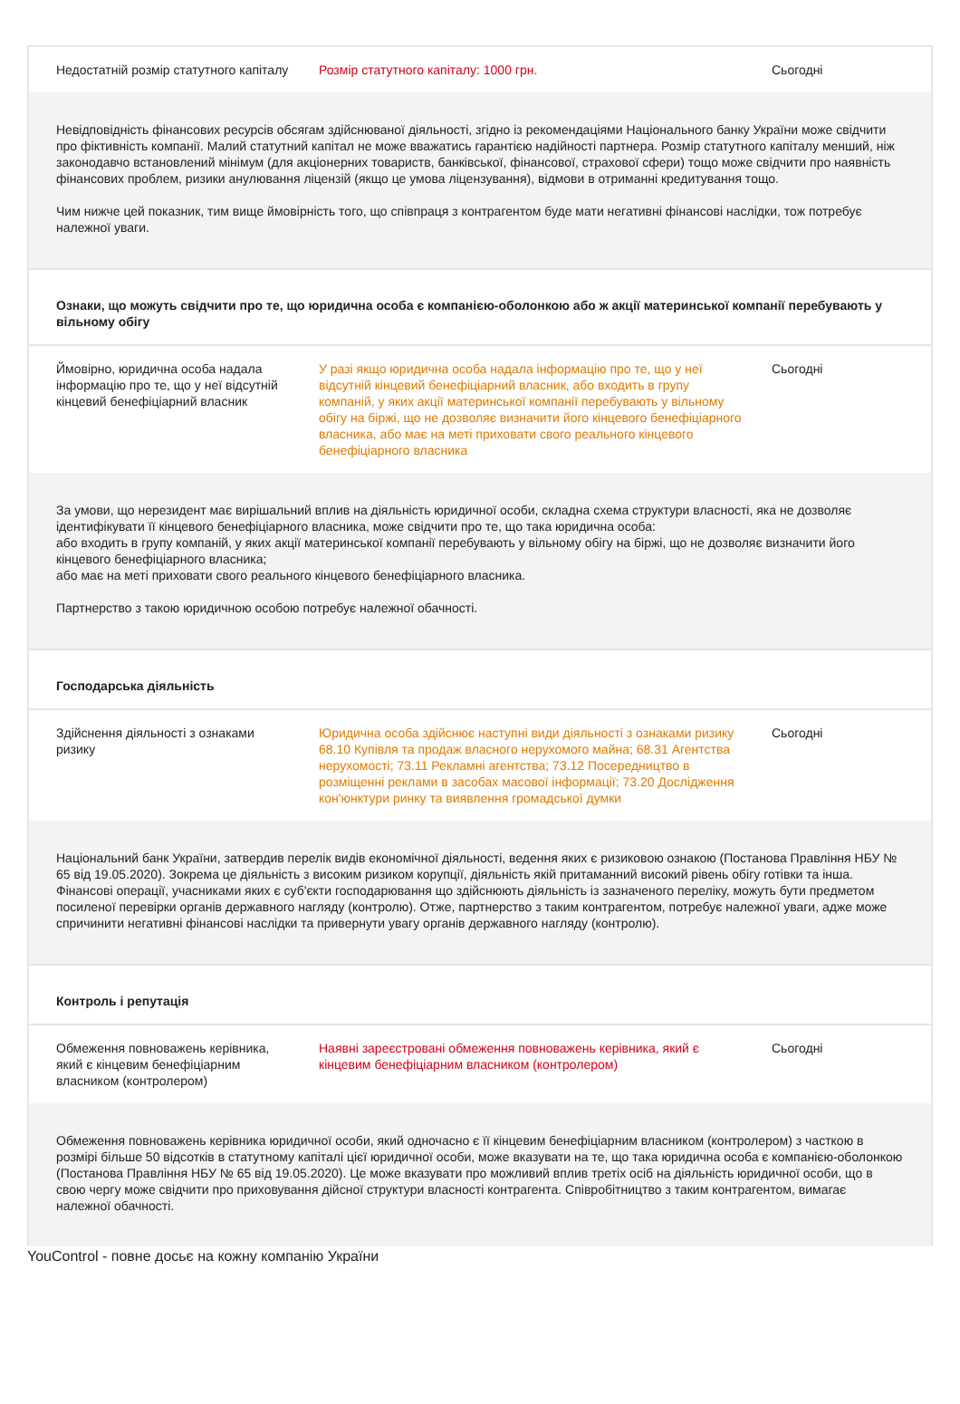| Недостатній розмір статутного капіталу | Розмір статутного капіталу: 1000 грн. | Сьогодні |
| Невідповідність фінансових ресурсів обсягам здійснюваної діяльності, згідно із рекомендаціями Національного банку України може свідчити про фіктивність компанії. Малий статутний капітал не може вважатись гарантією надійності партнера. Розмір статутного капіталу менший, ніж законодавчо встановлений мінімум (для акціонерних товариств, банківської, фінансової, страхової сфери) тощо може свідчити про наявність фінансових проблем, ризики анулювання ліцензій (якщо це умова ліцензування), відмови в отриманні кредитування тощо. Чим нижче цей показник, тим вище ймовірність того, що співпраця з контрагентом буде мати негативні фінансові наслідки, тож потребує належної уваги. | | |
| Ознаки, що можуть свідчити про те, що юридична особа є компанією-оболонкою або ж акції материнської компанії перебувають у вільному обігу | | |
| Ймовірно, юридична особа надала інформацію про те, що у неї відсутній кінцевий бенефіціарний власник | У разі якщо юридична особа надала інформацію про те, що у неї відсутній кінцевий бенефіціарний власник, або входить в групу компаній, у яких акції материнської компанії перебувають у вільному обігу на біржі, що не дозволяє визначити його кінцевого бенефіціарного власника, або має на меті приховати свого реального кінцевого бенефіціарного власника | Сьогодні |
| За умови, що нерезидент має вирішальний вплив на діяльність юридичної особи, складна схема структури власності, яка не дозволяє ідентифікувати її кінцевого бенефіціарного власника, може свідчити про те, що така юридична особа: або входить в групу компаній, у яких акції материнської компанії перебувають у вільному обігу на біржі, що не дозволяє визначити його кінцевого бенефіціарного власника; або має на меті приховати свого реального кінцевого бенефіціарного власника. Партнерство з такою юридичною особою потребує належної обачності. | | |
| Господарська діяльність | | |
| Здійснення діяльності з ознаками ризику | Юридична особа здійснює наступні види діяльності з ознаками ризику 68.10 Купівля та продаж власного нерухомого майна; 68.31 Агентства нерухомості; 73.11 Рекламні агентства; 73.12 Посередництво в розміщенні реклами в засобах масової інформації; 73.20 Дослідження кон'юнктури ринку та виявлення громадської думки | Сьогодні |
| Національний банк України, затвердив перелік видів економічної діяльності, ведення яких є ризиковою ознакою (Постанова Правління НБУ № 65 від 19.05.2020). Зокрема це діяльність з високим ризиком корупції, діяльність якій притаманний високий рівень обігу готівки та інша. Фінансові операції, учасниками яких є суб'єкти господарювання що здійснюють діяльність із зазначеного переліку, можуть бути предметом посиленої перевірки органів державного нагляду (контролю). Отже, партнерство з таким контрагентом, потребує належної уваги, адже може спричинити негативні фінансові наслідки та привернути увагу органів державного нагляду (контролю). | | |
| Контроль і репутація | | |
| Обмеження повноважень керівника, який є кінцевим бенефіціарним власником (контролером) | Наявні зареєстровані обмеження повноважень керівника, який є кінцевим бенефіціарним власником (контролером) | Сьогодні |
| Обмеження повноважень керівника юридичної особи, який одночасно є її кінцевим бенефіціарним власником (контролером) з часткою в розмірі більше 50 відсотків в статутному капіталі цієї юридичної особи, може вказувати на те, що така юридична особа є компанією-оболонкою (Постанова Правління НБУ № 65 від 19.05.2020). Це може вказувати про можливий вплив третіх осіб на діяльність юридичної особи, що в свою чергу може свідчити про приховування дійсної структури власності контрагента. Співробітництво з таким контрагентом, вимагає належної обачності. | | |
YouControl - повне досьє на кожну компанію України